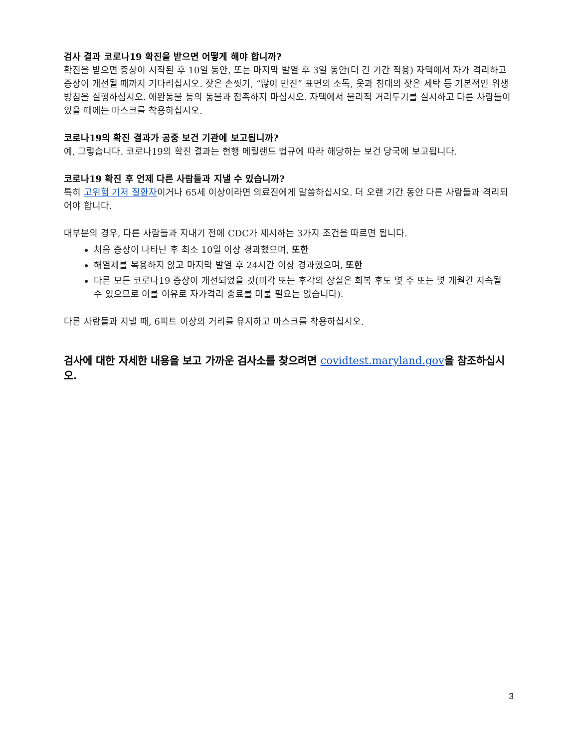검사 결과 코로나19 확진을 받으면 어떻게 해야 합니까?
확진을 받으면 증상이 시작된 후 10일 동안, 또는 마지막 발열 후 3일 동안(더 긴 기간 적용) 자택에서 자가 격리하고 증상이 개선될 때까지 기다리십시오. 잦은 손씻기, “많이 만진” 표면의 소독, 옷과 침대의 잦은 세탁 등 기본적인 위생 방침을 실행하십시오. 애완동물 등의 동물과 접촉하지 마십시오. 자택에서 물리적 거리두기를 실시하고 다른 사람들이 있을 때에는 마스크를 착용하십시오.
코로나19의 확진 결과가 공중 보건 기관에 보고됩니까?
예, 그렇습니다. 코로나19의 확진 결과는 현행 메릴랜드 법규에 따라 해당하는 보건 당국에 보고됩니다.
코로나19 확진 후 언제 다른 사람들과 지낼 수 있습니까?
특히 고위험 기저 질환자이거나 65세 이상이라면 의료진에게 말씀하십시오. 더 오랜 기간 동안 다른 사람들과 격리되어야 합니다.
대부분의 경우, 다른 사람들과 지내기 전에 CDC가 제시하는 3가지 조건을 따르면 됩니다.
처음 증상이 나타난 후 최소 10일 이상 경과했으며, 또한
해열제를 복용하지 않고 마지막 발열 후 24시간 이상 경과했으며, 또한
다른 모든 코로나19 증상이 개선되었을 것(미각 또는 후각의 상실은 회복 후도 몇 주 또는 몇 개월간 지속될 수 있으므로 이를 이유로 자가격리 종료를 미룰 필요는 없습니다).
다른 사람들과 지낼 때, 6피트 이상의 거리를 유지하고 마스크를 착용하십시오.
검사에 대한 자세한 내용을 보고 가까운 검사소를 찾으려면 covidtest.maryland.gov을 참조하십시오.
3